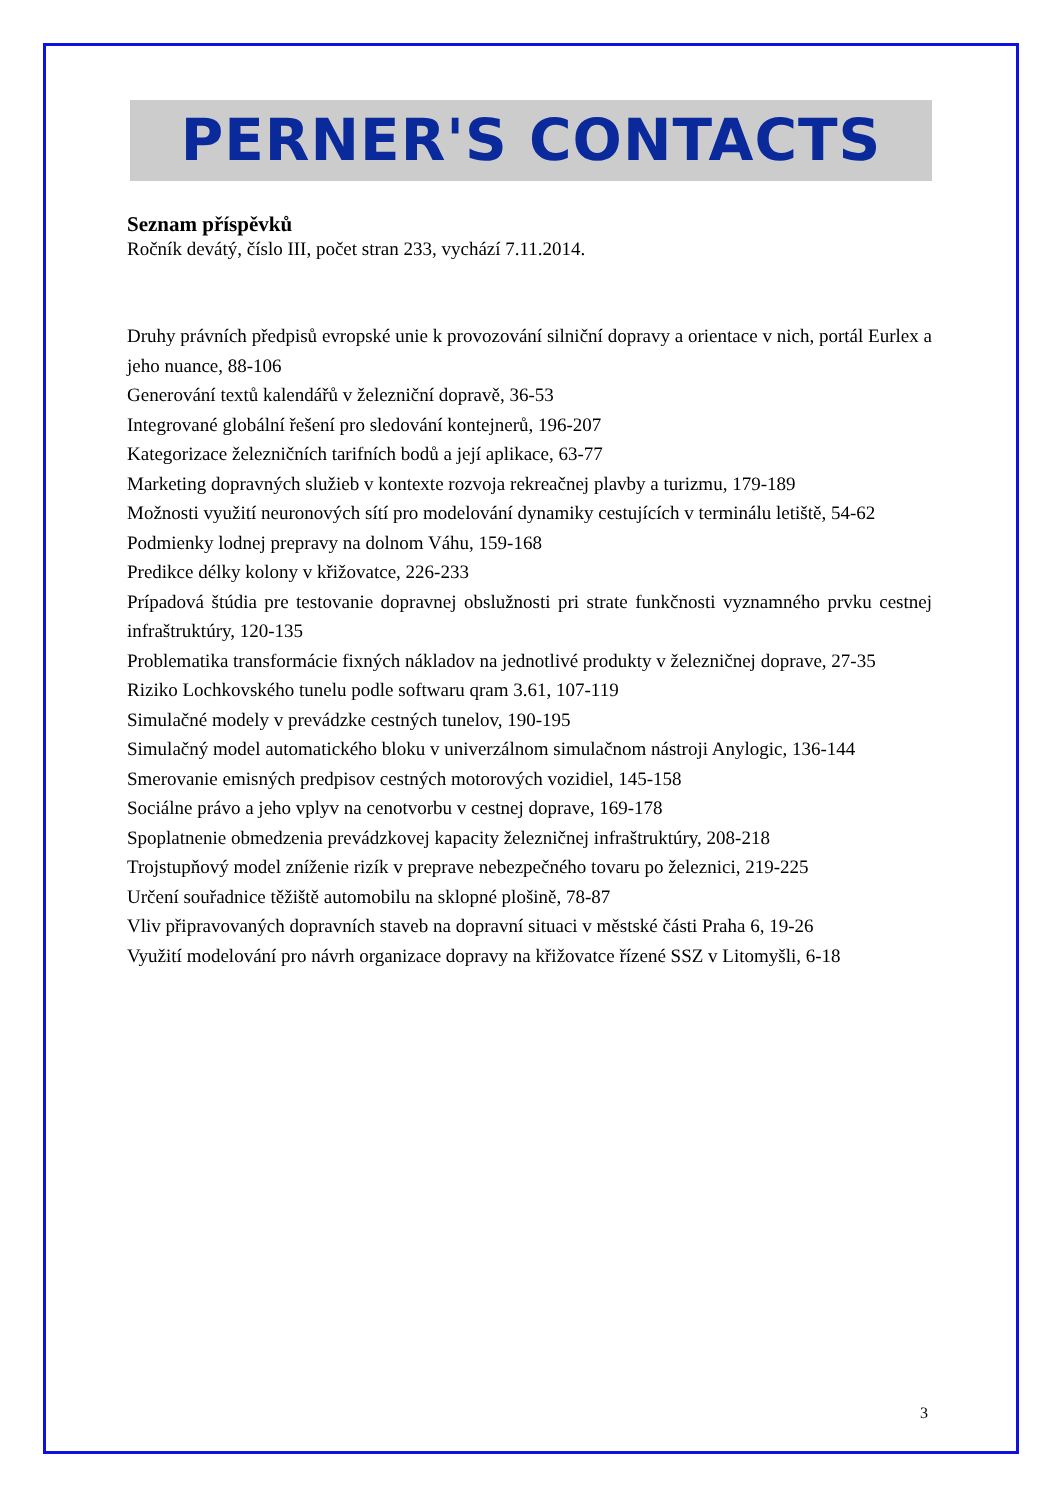PERNER'S CONTACTS
Seznam příspěvků
Ročník devátý, číslo III, počet stran 233, vychází 7.11.2014.
Druhy právních předpisů evropské unie k provozování silniční dopravy a orientace v nich, portál Eurlex a jeho nuance, 88-106
Generování textů kalendářů v železniční dopravě, 36-53
Integrované globální řešení pro sledování kontejnerů, 196-207
Kategorizace železničních tarifních bodů a její aplikace, 63-77
Marketing dopravných služieb v kontexte rozvoja rekreačnej plavby a turizmu, 179-189
Možnosti využití neuronových sítí pro modelování dynamiky cestujících v terminálu letiště, 54-62
Podmienky lodnej prepravy na dolnom Váhu, 159-168
Predikce délky kolony v křižovatce, 226-233
Prípadová štúdia pre testovanie dopravnej obslužnosti pri strate funkčnosti vyznamného prvku cestnej infraštruktúry, 120-135
Problematika transformácie fixných nákladov na jednotlivé produkty v železničnej doprave, 27-35
Riziko Lochkovského tunelu podle softwaru qram 3.61, 107-119
Simulačné modely v prevádzke cestných tunelov, 190-195
Simulačný model automatického bloku v univerzálnom simulačnom nástroji Anylogic, 136-144
Smerovanie emisných predpisov cestných motorových vozidiel, 145-158
Sociálne právo a jeho vplyv na cenotvorbu v cestnej doprave, 169-178
Spoplatnenie obmedzenia prevádzkovej kapacity železničnej infraštruktúry, 208-218
Trojstupňový model zníženie rizík v preprave nebezpečného tovaru po železnici, 219-225
Určení souřadnice těžiště automobilu na sklopné plošině, 78-87
Vliv připravovaných dopravních staveb na dopravní situaci v městské části Praha 6, 19-26
Využití modelování pro návrh organizace dopravy na křižovatce řízené SSZ v Litomyšli, 6-18
3